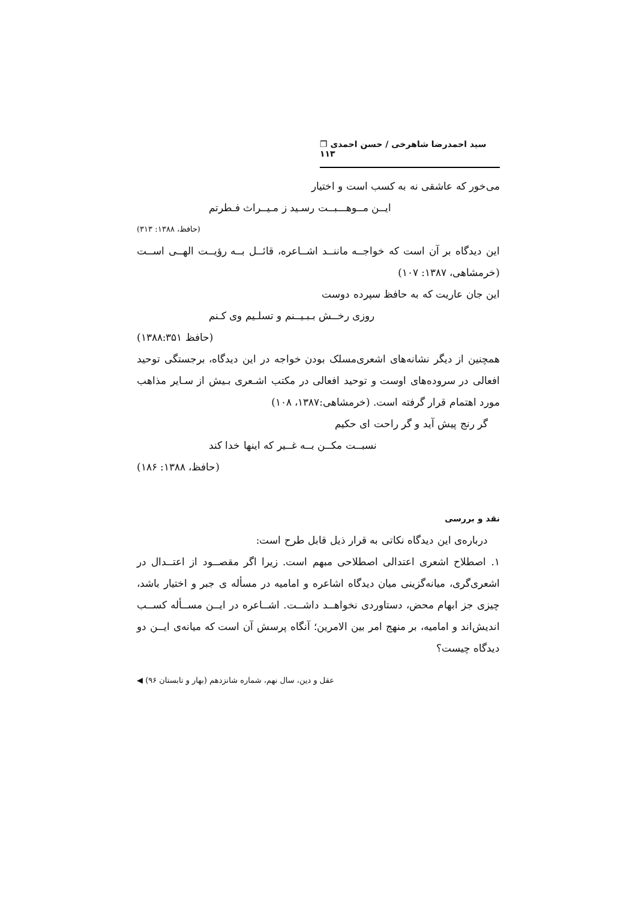سید احمدرضا شاهرخی / حسن احمدی ❐ ۱۱۳
می‌خور که عاشقی نه به کسب است و اختیار
ایــن مــوهـــبــت رسـید ز مـیــراث فـطرتم
(حافظ، ۱۳۸۸: ۳۱۳)
این دیدگاه بر آن است که خواجــه ماننــد اشــاعره، قائــل بــه رؤیــت الهــی اســت (خرمشاهی، ۱۳۸۷: ۱۰۷)
این جان عاریت که به حافظ سپرده دوست
روزی رخــش بـبـیــنم و تسلـیم وی کـنم
(حافظ ۱۳۸۸:۳۵۱)
همچنین از دیگر نشانه‌های اشعری‌مسلک بودن خواجه در این دیدگاه، برجستگی توحید افعالی در سروده‌های اوست و توحید افعالی در مکتب اشـعری بـیش از سـایر مذاهب مورد اهتمام قرار گرفته است. (خرمشاهی:۱۳۸۷، ۱۰۸)
گر رنج پیش آید و گر راحت ای حکیم
نسبــت مکــن بــه غــیر که اینها خدا کند
(حافظ، ۱۳۸۸: ۱۸۶)
نقد و بررسی
درباره‌ی این دیدگاه نکاتی به قرار ذیل قابل طرح است:
۱. اصطلاح اشعری اعتدالی اصطلاحی مبهم است. زیرا اگر مقصــود از اعتــدال در اشعری‌گری، میانه‌گزینی میان دیدگاه اشاعره و امامیه در مسأله ی جبر و اختیار باشد، چیزی جز ابهام محض، دستاوردی نخواهــد داشــت. اشــاعره در ایــن مســأله کســب اندیش‌اند و امامیه، بر منهج امر بین الامرین؛ آنگاه پرسش آن است که میانه‌ی ایــن دو دیدگاه چیست؟
عقل و دین، سال نهم، شماره شانزدهم (بهار و تابستان ۹۶) ◀